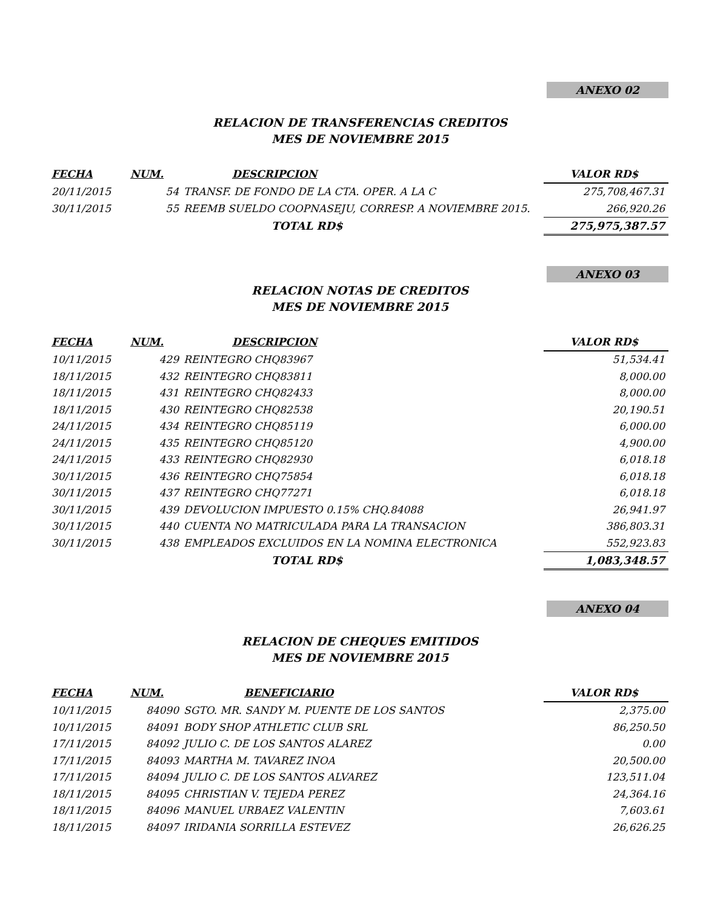ANEXO 02
RELACION DE TRANSFERENCIAS CREDITOS
MES DE NOVIEMBRE 2015
| FECHA | NUM. | DESCRIPCION | VALOR RD$ |
| --- | --- | --- | --- |
| 20/11/2015 | 54 | TRANSF. DE FONDO DE LA CTA. OPER. A LA C | 275,708,467.31 |
| 30/11/2015 | 55 | REEMB SUELDO COOPNASEJU, CORRESP. A NOVIEMBRE 2015. | 266,920.26 |
| | | TOTAL RD$ | 275,975,387.57 |
ANEXO 03
RELACION NOTAS DE CREDITOS
MES DE NOVIEMBRE 2015
| FECHA | NUM. | DESCRIPCION | VALOR RD$ |
| --- | --- | --- | --- |
| 10/11/2015 | 429 | REINTEGRO CHQ83967 | 51,534.41 |
| 18/11/2015 | 432 | REINTEGRO CHQ83811 | 8,000.00 |
| 18/11/2015 | 431 | REINTEGRO CHQ82433 | 8,000.00 |
| 18/11/2015 | 430 | REINTEGRO CHQ82538 | 20,190.51 |
| 24/11/2015 | 434 | REINTEGRO CHQ85119 | 6,000.00 |
| 24/11/2015 | 435 | REINTEGRO CHQ85120 | 4,900.00 |
| 24/11/2015 | 433 | REINTEGRO CHQ82930 | 6,018.18 |
| 30/11/2015 | 436 | REINTEGRO CHQ75854 | 6,018.18 |
| 30/11/2015 | 437 | REINTEGRO CHQ77271 | 6,018.18 |
| 30/11/2015 | 439 | DEVOLUCION IMPUESTO 0.15% CHQ.84088 | 26,941.97 |
| 30/11/2015 | 440 | CUENTA NO MATRICULADA PARA LA TRANSACION | 386,803.31 |
| 30/11/2015 | 438 | EMPLEADOS EXCLUIDOS EN LA NOMINA ELECTRONICA | 552,923.83 |
| | | TOTAL RD$ | 1,083,348.57 |
ANEXO 04
RELACION DE CHEQUES EMITIDOS
MES DE NOVIEMBRE 2015
| FECHA | NUM. | BENEFICIARIO | VALOR RD$ |
| --- | --- | --- | --- |
| 10/11/2015 | 84090 | SGTO. MR. SANDY M. PUENTE DE LOS SANTOS | 2,375.00 |
| 10/11/2015 | 84091 | BODY SHOP ATHLETIC CLUB SRL | 86,250.50 |
| 17/11/2015 | 84092 | JULIO C. DE LOS SANTOS ALAREZ | 0.00 |
| 17/11/2015 | 84093 | MARTHA M. TAVAREZ INOA | 20,500.00 |
| 17/11/2015 | 84094 | JULIO C. DE LOS SANTOS ALVAREZ | 123,511.04 |
| 18/11/2015 | 84095 | CHRISTIAN V. TEJEDA PEREZ | 24,364.16 |
| 18/11/2015 | 84096 | MANUEL URBAEZ VALENTIN | 7,603.61 |
| 18/11/2015 | 84097 | IRIDANIA SORRILLA ESTEVEZ | 26,626.25 |